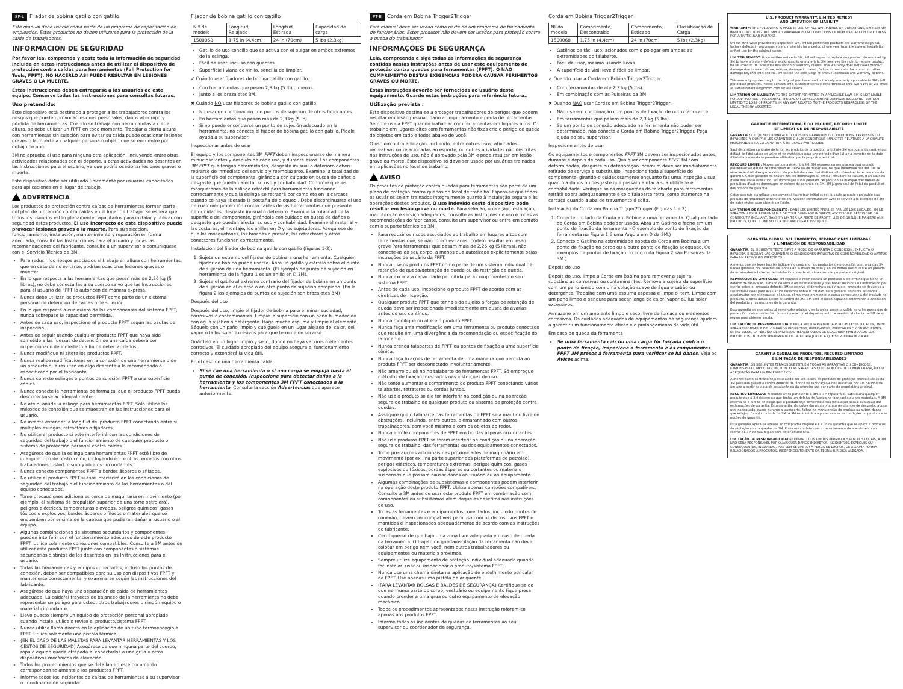SP-L Fijador de bobina gatillo con gatillo
Este manual debe usarse como parte de un programa de capacitación de empleados. Estos productos no deben utilizarse para la protección de la caída de trabajadores.
INFORMACION DE SEGURIDAD
Por favor lea, comprenda y acate toda la información de seguridad incluida en estas instrucciones antes de utilizar el dispositivo de protección contra caídas para herramientas (Fall Protection for Tools, FPFT). NO HACERLO ASÍ PUEDE RESULTAR EN LESIONES GRAVES O LA MUERTE.
Estas instrucciones deben entregarse a los usuarios de este equipo. Conserve todas las instrucciones para consultas futuras.
Uso pretendido:
Este dispositivo está destinado a proteger a los trabajadores contra los riesgos que pueden provocar lesiones personales, daños al equipo y pérdida de herramientas. Cuando se trabaja con herramientas a cierta altura, se debe utilizar un FPFT en todo momento. Trabajar a cierta altura con herramientas sin sujeción para evitar su caída puede ocasionar lesiones graves o la muerte a cualquier persona o objeto que se encuentre por debajo de uno.
3M no aprueba el uso para ninguna otra aplicación, incluyendo entre otras, actividades relacionadas con el deporte, u otras actividades no descritas en las Instrucciones para el usuario, ya que podría ocasionar lesiones graves o muerte.
Este dispositivo debe ser utilizado únicamente por usuarios capacitados para aplicaciones en el lugar de trabajo.
ADVERTENCIA
Los productos de protección contra caídas de herramientas forman parte del plan de protección contra caídas en el lugar de trabajo. Se espera que todos los usuarios estén plenamente capacitados para instalar y utilizar con seguridad estos productos. El uso incorrecto de este dispositivo puede provocar lesiones graves o la muerte. Para su selección, funcionamiento, instalación, mantenimiento y reparación en forma adecuada, consulte las Instrucciones para el usuario y todas las recomendaciones del fabricante, consulte a un supervisor o comuníquese con el Servicio Técnico de 3M.
Para reducir los riesgos asociados al trabajo en altura con herramientas, que en caso de no evitarse, podrían ocasionar lesiones graves o muerte:
En lo que respecta a las herramientas que pesen más de 2,26 kg (5 libras), no debe conectarlas a su cuerpo salvo que las Instrucciones para el usuario de FPFT lo autoricen de manera expresa.
Nunca debe utilizar los productos FPFT como parte de un sistema personal de detención de caídas o de sujeción.
En lo que respecta a cualquiera de los componentes del sistema FPFT, nunca sobrepase la capacidad permitida.
Antes de cada uso, inspeccione el producto FPFT según las pautas de inspección.
Antes de seguir usando cualquier producto FPFT que haya sido sometido a las fuerzas de detención de una caída deberá ser inspeccionado de inmediato a fin de detectar daños.
Nunca modifique ni altere los productos FPFT.
Nunca realice modificaciones en la conexión de una herramienta o de un producto que resulten en algo diferente a lo recomendado o especificado por el fabricante.
Nunca conecte eslingas o puntos de sujeción FPFT a una superficie cónica.
Nunca conecte la herramienta de forma tal que el producto FPFT pueda desconectarse accidentalmente.
No ate ni anude la eslinga para herramientas FPFT. Solo utilice los métodos de conexión que se muestran en las Instrucciones para el usuario.
No intente extender la longitud del producto FPFT conectando entre sí múltiples eslingas, retractores o fijadores.
No utilice el producto si este interferirá con las condiciones de seguridad del trabajo o el funcionamiento de cualquier producto o sistema de protección personal contra caídas.
Asegúrese de que la eslinga para herramientas FPFT esté libre de cualquier tipo de obstrucción, incluyendo entre otras: enredos con otros trabajadores, usted mismo y objetos circundantes.
Nunca conecte componentes FPFT a bordes ásperos o afilados.
No utilice el producto FPFT si este interferirá en las condiciones de seguridad del trabajo o el funcionamiento de las herramientas o del equipo conectados.
Tome precauciones adicionales cerca de maquinaria en movimiento (por ejemplo, el sistema de propulsión superior de una torre petrolera), peligros eléctricos, temperaturas elevadas, peligros químicos, gases tóxicos o explosivos, bordes ásperos o filosos o materiales que se encuentren por encima de la cabeza que pudieran dañar al usuario o al equipo.
Algunas combinaciones de sistemas secundarios y componentes pueden interferir con el funcionamiento adecuado de este producto FPFT. Utilice solamente conexiones compatibles. Consulte a 3M antes de utilizar este producto FPFT junto con componentes o sistemas secundarios distintos de los descritos en las Instrucciones para el usuario.
Todas las herramientas y equipos conectados, incluso los puntos de conexión, deben ser compatibles para su uso con dispositivos FPFT y mantenerse correctamente, y examinarse según las instrucciones del fabricante.
Asegúrese de que haya una separación de caída de herramientas adecuada. La caída/el trayecto de balanceo de la herramienta no debe representar un peligro para usted, otros trabajadores o ningún equipo o material circundante.
Lleve puesto siempre un equipo de protección personal apropiado cuando instale, utilice o revise el producto/sistema FPFT.
Nunca utilice llama directa en la aplicación de un tubo termoencogible FPFT. Utilice solamente una pistola térmica.
(EN EL CASO DE LAS MALETAS PARA LEVANTAR HERRAMIENTAS Y LOS CESTOS DE SEGURIDAD) Asegúrese de que ninguna parte del cuerpo, ropa o equipo quede atrapada al conectarlos a una grúa u otros dispositivos mecánicos de elevación.
Todos los procedimientos que se detallan en este documento corresponden solamente a los productos FPFT.
Informe todos los incidentes de caídas de herramientas a su supervisor o coordinador de seguridad.
Fijador de bobina gatillo con gatillo
| N.º de modelo | Longitud, Relajado | Longitud Estirada | Capacidad de carga |
| --- | --- | --- | --- |
| 1500068 | 1.75 in (4.4cm) | 24 in (70cm) | 5 lbs (2.3kg) |
Gatillo de uso sencillo que se activa con el pulgar en ambos extremos de la eslinga.
Fácil de usar, incluso con guantes.
Superficie liviana de vinilo, sencilla de limpiar.
✓ Cuándo usar fijadores de bobina gatillo con gatillo:
Con herramientas que pesen 2,3 kg (5 lb) o menos.
Junto a los brazaletes 3M.
✖ Cuándo NO usar fijadores de bobina gatillo con gatillo:
No usar en combinación con puntos de sujeción de otros fabricantes.
En herramientas que pesen más de 2,3 kg (5 lb).
Si no puede encontrarse un punto de sujeción adecuado en la herramienta, no conecte el fijador de bobina gatillo con gatillo. Pídale ayuda a su supervisor.
Inspeccionar antes de usar
El equipo y los componentes 3M FPFT deben inspeccionarse de manera minuciosa antes y después de cada uso, y durante estos. Los componentes 3M FPFT que tengan deformidades, desgaste inusual o deterioro deben retirarse de inmediato del servicio y reemplazarse. Examine la totalidad de la superficie del componente, girándola con cuidado en busca de daños o desgaste que puedan afectar su uso y confiabilidad. Confirme que los mosquetones de la eslinga retráctil para herramientas funcionen correctamente y que la eslinga se retraerá por completo en la carcasa cuando se haya liberado la pestaña de bloqueo.. Debe discontinuarse el uso de cualquier protección contra caídas de las herramientas que presente deformidades, desgaste inusual o deterioro. Examine la totalidad de la superficie del componente, girándola con cuidado en busca de daños o desgaste que puedan afectar su uso y confiabilidad. Examine el material y las costuras, el montaje, los anillos en D y los sujetadores. Asegúrese de que los mosquetones, los broches a presión, los retractores y otros conectores funcionen correctamente.
Instalación del fijador de bobina gatillo con gatillo (figuras 1-2):
1. Sujeta un extremo del fijador de bobina a una herramienta. Cualquier fijador de bobina puede usarse. Abra un gatillo y ciérrelo sobre el punto de sujeción de una herramienta. (El ejemplo de punto de sujeción en herramienta de la figura 1 es un anillo en D 3M).
2. Sujete el gatillo al extremo contrario del fijador de bobina en un punto de sujeción en el cuerpo o en otro punto de sujeción apropiado. (En la figura 2 los ejemplos de puntos de sujeción son brazaletes 3M)
Después del uso
Después del uso, limpie el fijador de bobina para eliminar suciedad, corrosivos o contaminantes. Limpie la superficie con un paño humedecido con agua y jabón o detergente. Haga mucha espuma y limpie el elemento. Séquelo con un paño limpio y cuélguelo en un lugar alejado del calor, del vapor o la luz solar excesivos para que termine de secarse.
Guárdelo en un lugar limpio y seco, donde no haya vapores o elementos corrosivos. El cuidado apropiado del equipo asegura el funcionamiento correcto y extenderá la vida útil.
En el caso de una herramienta caída
Si se cae una herramienta o si una carga se empuja hasta el punto de conexión, inspeccione para detectar daños a la herramienta y los componentes 3M FPFT conectados a la herramienta. Consulte la sección Advertencias que aparece anteriormente.
PT-B Corda em Bobina Trigger2Trigger
Este manual deve ser usado como parte de um programa de treinamento de funcionários. Estes produtos não devem ser usados para proteção contra a queda do trabalhador
INFORMAÇOES DE SEGURANÇA
Leia, compreenda e siga todas as informações de segurança contidas nestas instruções antes de usar este equipamento de proteção contra quedas para ferramentas (FPFT). O NÃO CUMPRIMENTO DESTAS EXIGÊNCIAS PODERÁ CAUSAR FERIMENTOS GRAVES OU MORTE.
Estas instruções deverão ser fornecidas ao usuário deste equipamento. Guarde estas instruções para referência futura..
Utilização prevista :
Este dispositivo destina-se a proteger trabalhadores de perigos que podem resultar em lesão pessoal, dano ao equipamento e perda de ferramentas. Sempre use a FPFT quando trabalhar com ferramentas em lugares altos. O trabalho em lugares altos com ferramentas não fixas cria o perigo de queda de objetos em tudo e todos abaixo de você.
O uso em outra aplicação, incluindo, entre outros usos, atividades recreativas ou relacionadas ao esporte, ou outras atividades não descritas nas instruções de uso, não é aprovado pela 3M e pode resultar em lesão grave ou morte. Este dispositivo só deve ser usado por usuários treinados em aplicações no local de trabalho.
AVISO
Os produtos de proteção contra quedas para ferramentas são parte de um plano de proteção contra quedas no local de trabalho. Espera-se que todos os usuários sejam treinados integralmente quanto à instalação segura e às operações destes produtos. O uso indevido deste dispositivo pode resultar em lesão grave ou morte. Para seleção, operação, instalação, manutenção e serviço adequados, consulte as instruções de uso e todas as recomendações do fabricante, consulte um supervisor ou entre em contato com o suporte técnico da 3M.
Para reduzir os riscos associados ao trabalho em lugares altos com ferramentas que, se não forem evitados, podem resultar em lesão grave Para ferramentas que pesam mais de 2,26 kg (5 libras), não conecte-as ao seu corpo, a menos que autorizado explicitamente pelas instruções de usuário da FPFT.
Nunca use os produtos FPFT como parte de um sistema individual de retenção de queda/detenção de queda ou de restrição de queda.
Nunca exceda a capacidade permitida para componentes de seu sistema FPFT.
Antes de cada uso, inspecione o produto FPFT de acordo com as diretrizes de inspeção.
Qualquer produto FPFT que tenha sido sujeito a forças de retenção de queda deve ser inspecionado imediatamente em busca de avarias antes do uso contínuo.
Nunca modifique ou altere o produto FPFT.
Nunca faça uma modificação em uma ferramenta ou produto conectado que resulte em uma divergência da recomendação ou especificação do fabricante.
Nunca prenda talabartes de FPFT ou pontos de fixação a uma superfície cônica.
Nunca faça fixações de ferramenta de uma maneira que permita ao produto FPFT ser desconectado involuntariamente.
Não amarre ou dê nó no talabarte de ferramentas FPFT. Só empregue métodos de fixação mostrados nas instruções de uso.
Não tente aumentar o comprimento do produto FPFT conectando vários talabartes, retratores ou cordas juntos.
Não use o produto se ele for interferir na condição ou na operação segura de trabalho de qualquer produto ou sistema de proteção contra quedas.
Assegure que o talabarte das ferramentas de FPFT seja mantido livre de obstruções, incluindo, entre outros, o emaranhado com outros trabalhadores, com você mesmo e com os objetos ao redor.
Nunca enrole componentes de FPFT em bordas ásperas ou cortantes.
Não use produtos FPFT se forem interferir na condição ou na operação segura de trabalho, das ferramentas ou dos equipamentos conectados.
Tome precauções adicionais nas proximidades de maquinário em movimento (por ex., na parte superior das plataformas de petróleo), perigos elétricos, temperaturas extremas, perigos químicos, gases explosivos ou tóxicos, bordas ásperas ou cortantes ou materiais suspensos que possam causar danos ao usuário ou ao equipamento.
Algumas combinações de subsistemas e componentes podem interferir na operação deste produto FPFT. Utilize apenas conexões compatíveis. Consulte a 3M antes de usar este produto FPFT em combinação com componentes ou subsistemas além daqueles descritos nas instruções de uso.
Todas as ferramentas e equipamentos conectados, incluindo pontos de conexão, devem ser compatíveis para uso com os dispositivos FPFT e mantidos e inspecionados adequadamente de acordo com as instruções do fabricante.
Certifique-se de que haja uma zona livre adequada em caso de queda da ferramenta. O trajeto de queda/oscilação da ferramenta não deve colocar em perigo nem você, nem outros trabalhadores ou equipamentos ou materiais próximos.
Sempre utilize equipamento de proteção individual adequado quando for instalar, usar ou inspecionar o produto/sistema FPFT.
Nunca use uma chama direta na aplicação de encolhimento por calor de FPFT. Use apenas uma pistola de ar quente.
(PARA LEVANTAR BOLSAS E BALDES DE SEGURANÇA) Certifique-se de que nenhuma parte do corpo, vestuário ou equipamento fique presa quando prender a uma grua ou outro equipamento de elevação mecânico.
Todos os procedimentos apresentados nessa instrução referem-se apenas aos produtos FPFT.
Informe todos os incidentes de quedas de ferramentas ao seu supervisor ou coordenador de segurança.
Corda em Bobina Trigger2Trigger
| Nº do modelo | Comprimento, Descontraído | Comprimento, Esticado | Classificação de Carga |
| --- | --- | --- | --- |
| 1500068 | 1.75 in (4.4cm) | 24 in (70cm) | 5 lbs (2.3kg) |
Gatilhos de fácil uso, acionados com o polegar em ambas as extremidades do talabarte.
Fácil de usar, mesmo usando luvas.
A superfície de vinil leve é fácil de limpar.
✓ Quando usar a Corda em Bobina Trigger2Trigger:
Com ferramentas de até 2,3 kg (5 lbs).
Em combinação com as Pulseiras da 3M.
✖ Quando NÃO usar Cordas em Bobina Trigger2Trigger:
Não use em combinação com pontos de fixação de outro fabricante.
Em ferramentas que pesem mais de 2,3 kg (5 lbs).
Se um ponto de conexão adequado na ferramenta não puder ser determinado, não conecte a Corda em Bobina Trigger2Trigger. Peça ajuda ao seu supervisor.
Inspecione antes de usar
Os equipamentos e componentes FPFT 3M devem ser inspecionados antes, durante e depois de cada uso. Qualquer componente FPFT 3M com deformidades, desgaste ou deterioração incomum deve ser imediatamente retirado de serviço e substituído. Inspecione toda a superfície do componente, girando-o cuidadosamente enquanto faz uma inspeção visual quanto a danos ou desgaste que possam afetar a sua utilidade e confiabilidade. Verifique se os mosquetões do talabarte para ferramentas retrátil opera adequadamente e se o talabarte retrai completamente na carcaça quando a aba de travamento é solta.
Instalação da Corda em Bobina Trigger2Trigger (Figuras 1 e 2):
1. Conecte um lado da Corda em Bobina a uma ferramenta. Qualquer lado da Corda em Bobina pode ser usado. Abra um Gatilho e feche em um ponto de fixação da ferramenta. (O exemplo de ponto de fixação da ferramenta na Figura 1 é uma Argola em D da 3M.)
2. Conecte o Gatilho na extremidade oposta da Corda em Bobina a um ponto de fixação no corpo ou a outro ponto de fixação adequado. Os exemplos de pontos de fixação no corpo da Figura 2 são Pulseiras da 3M.)
Depois do uso
Depois do uso, limpe a Corda em Bobina para remover a sujeira, substâncias corrosivas ou contaminantes. Remova a sujeira da superfície com um pano úmido com uma solução suave de água e sabão ou detergente. Trabalhe com uma espuma espessa e limpe o item. Limpe com um pano limpo e pendure para secar longe do calor, vapor ou luz solar excessivos.
Armazene em um ambiente limpo e seco, livre de fumaça ou elementos corrosivos. Os cuidados adequados de equipamentos de segurança ajudam a garantir um funcionamento eficaz e o prolongamento da vida útil.
Em caso de queda da ferramenta
Se uma ferramenta cair ou uma carga for forçada contra o ponto de fixação, inspecione a ferramenta e os componentes FPFT 3M presos à ferramenta para verificar se há danos. Veja os Avisos acima.
U.S. PRODUCT WARRANTY, LIMITED REMEDY
AND LIMITATION OF LIABILITY
WARRANTY: THE FOLLOWING IS MADE IN LIEU OF ALL WARRANTIES OR CONDITIONS, EXPRESS OR IMPLIED, INCLUDING THE IMPLIED WARRANTIES OR CONDITIONS OF MERCHANTABILITY OR FITNESS FOR A PARTICULAR PURPOSE.
Unless otherwise provided by applicable law, 3M fall protection products are warranted against factory defects in workmanship and materials for a period of one year from the date of installation or first use by the original owner.
LIMITED REMEDY: Upon written notice to 3M, 3M will repair or replace any product determined by 3M to have a factory defect in workmanship or materials. 3M reserves the right to require product be returned to its facility for evaluation of warranty claims. This warranty does not cover product damage due to wear, abuse, misuse, damage in transit, failure to maintain the product or other damage beyond 3M's control. 3M will be the sole judge of product condition and warranty options.
This warranty applies only to the original purchaser and is the only warranty applicable to 3M's fall protection products. Please contact 3M's customer service department at 800-328-6146 or via email at 3MFallProtection@mmm.com for assistance.
LIMITATION OF LIABILITY: TO THE EXTENT PERMITTED BY APPLICABLE LAW, 3M IS NOT LIABLE FOR ANY INDIRECT, INCIDENTAL, SPECIAL OR CONSEQUENTIAL DAMAGES INCLUDING, BUT NOT LIMITED TO LOSS OF PROFITS, IN ANY WAY RELATED TO THE PRODUCTS REGARDLESS OF THE LEGAL THEORY ASSERTED.
GARANTIE INTERNATIONALE DU PRODUIT, RECOURS LIMITÉ
ET LIMITATION DE RESPONSABILITÉ
GARANTIE : CE QUI SUIT REMPLACE TOUTES LES GARANTIES OU CONDITIONS, EXPRESSES OU IMPLICITES, Y COMPRIS LES GARANTIES OU LES CONDITIONS IMPLICITES RELATIVES À LA QUALITÉ MARCHANDE ET À L'ADAPTATION À UN USAGE PARTICULIER.
Sauf disposition contraire de la loi, les produits de protection antichute 3M sont garantis contre tout défaut de fabrication en usine et de matériaux pour une période d'un (1) an à compter de la date d'installation ou de la première utilisation par le propriétaire initial.
RECOURS LIMITÉ : Moyennant un avis écrit à 3M, 3M réparera ou remplacera tout produit présentant un défaut de fabrication en usine ou de matériaux, tel que déterminé par 3M. 3M se réserve le droit d'exiger le retour du produit dans ses installations afin d'évaluer la réclamation de garantie. Cette garantie ne couvre pas les dommages au produit résultant de l'usure, d'un abus ou d'une mauvaise utilisation, les dommages subis pendant l'expédition, le manque d'entretien du produit ou d'autres dommages en dehors du contrôle de 3M. 3M jugera seul de l'état du produit et des options de garantie.
Cette garantie s'applique uniquement à l'acheteur initial et est la seule garantie applicable aux produits de protection antichute de 3M. Veuillez communiquer avec le service à la clientèle de 3M de votre région pour obtenir de l'aide.
LIMITATION DE RESPONSABILITÉ : DANS LES LIMITES PRÉVUES PAR LES LOIS LOCALES, 3M NE SERA TENU POUR RESPONSABLE DE TOUT DOMMAGE INDIRECT, ACCESSOIRE, SPÉCIFIQUE OU CONSÉCUTIF INCLUANT, SANS S'Y LIMITER, LA PERTE DE PROFIT, LIÉS DE QUELQUE MANIÈRE AUX PRODUITS, QUELLE QUE SOIT LA THÉORIE LÉGALE INVOQUÉE.
GARANTÍA GLOBAL DEL PRODUCTO, REPARACIONES LIMITADAS
Y LIMITACIÓN DE RESPONSABILIDAD
GARANTÍA: EL SIGUIENTE TEXTO SIRVE A MODO DE GARANTÍA O CONDICIÓN, EXPLÍCITA O IMPLÍCITA, E INCLUYE LAS GARANTÍAS O CONDICIONES IMPLÍCITAS DE COMERCIABILIDAD O APTITUD PARA UN PROPÓSITO ESPECÍFICO.
A menos que las leyes locales indiquen lo contrario, los productos de protección contra caídas 3M tienen garantía por defectos de fábrica en la mano de obra y en los materiales durante un período de un año desde la fecha de instalación o desde el primer uso del propietario original.
REPARACIONES LIMITADAS: 3M reparará o reemplazará un producto si determina que tiene un defecto de fábrica en la mano de obra o en los materiales y tras haber recibido una notificación por escrito sobre el presunto defecto. 3M se reserva el derecho a exigir que el producto se devuelva a sus instalaciones para evaluar los reclamos sobre la calidad. Esta garantía no cubre los daños ocasionados por el desgaste, el abuso, el mal mantenimiento, o como consecuencia del traslado del producto, u otros daños ajenos al control de 3M. 3M será el único capaz de determinar la condición del producto y las opciones de la garantía.
Esta garantía solo se aplica al comprador original y es la única garantía válida para los productos de protección contra caídas 3M. Comuníquese con el departamento de servicio al cliente de 3M de su región para obtener ayuda.
LIMITACIÓN DE RESPONSABILIDAD: EN LA MEDIDA PERMITIDA POR LAS LEYES LOCALES, 3M NO SERÁ RESPONSABLE DE LOS DAÑOS INDIRECTOS, IMPREVISTOS, ESPECIALES O CONSECUENTES; ENTRE ELLOS, LA PÉRDIDA DE INGRESOS RELACIONADOS DE CUALQUIER MANERA CON LOS PRODUCTOS, INDEPENDIENTEMENTE DE LA TEORÍA JURÍDICA QUE SE PUDIERA INVOCAR.
GARANTIA GLOBAL DE PRODUTOS, RECURSO LIMITADO
E LIMITAÇÃO DE RESPONSABILIDADES
GARANTIA: OS SEGUINTES TERMOS SUBSTITUEM TODAS AS GARANTIAS OU CONDIÇÕES, EXPRESSAS OU IMPLÍCITAS, INCLUINDO AS GARANTIAS OU CONDIÇÕES DE COMERCIALIZAÇÃO OU ADEQUAÇÃO PARA UM FIM ESPECÍFICO.
A menos que o contrário seja estipulado por leis locais, os produtos de proteção contra quedas da 3M possuem garantia contra defeitos de fábrica na fabricação e nos materiais por um período de um ano a partir da data de instalação ou do primeiro uso por parte do proprietário original.
RECURSO LIMITADO: mediante aviso por escrito à 3M, a 3M reparará ou substituirá qualquer produto que a 3M determine que tenha um defeito de fábrica na fabricação ou nos materiais. A 3M reserva-se o direito de exigir que o produto seja devolvido à sua instalação para a avaliação das reclamações de garantia. Esta garantia não cobre danos ao produto resultantes de desgaste, abuso, uso inadequado, danos durante o transporte, falhas na manutenção do produto ou outros danos que estejam fora do controle da 3M. A 3M será a única a poder avaliar as condições do produto e as opções de garantia.
Esta garantia aplica-se apenas ao comprador original e é a única garantia que se aplica a produtos de proteção contra quedas da 3M. Entre em contato com o departamento de atendimento ao cliente da 3M de sua região para obter assistência.
LIMITAÇÃO DE RESPONSABILIDADE: DENTRO DOS LIMITES PERMITIDOS POR LEIS LOCAIS, A 3M NÃO SERÁ RESPONSÁVEL POR QUAISQUER DANOS INDIRETOS, INCIDENTAIS, ESPECIAIS OU CONSEQUENTES, INCLUINDO, MAS SEM SE LIMITAR À PERDA DE LUCROS, DE ALGUMA FORMA RELACIONADOS A PRODUTOS, INDEPENDENTEMENTE DA TEORIA JURÍDICA ALEGADA.